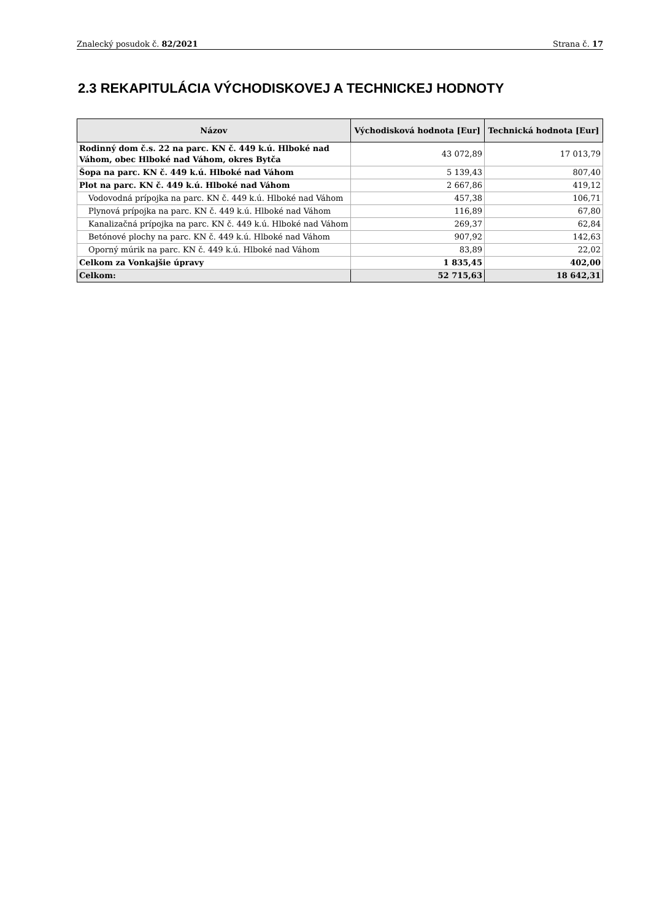Znalecký posudok č. 82/2021 Strana č. 17
2.3 REKAPITULÁCIA VÝCHODISKOVEJ A TECHNICKEJ HODNOTY
| Názov | Východisková hodnota [Eur] | Technická hodnota [Eur] |
| --- | --- | --- |
| Rodinný dom č.s. 22 na parc. KN č. 449 k.ú. Hlboké nad Váhom, obec Hlboké nad Váhom, okres Bytča | 43 072,89 | 17 013,79 |
| Šopa na parc. KN č. 449 k.ú. Hlboké nad Váhom | 5 139,43 | 807,40 |
| Plot na parc. KN č. 449 k.ú. Hlboké nad Váhom | 2 667,86 | 419,12 |
| Vodovodná prípojka na parc. KN č. 449 k.ú. Hlboké nad Váhom | 457,38 | 106,71 |
| Plynová prípojka na parc. KN č. 449 k.ú. Hlboké nad Váhom | 116,89 | 67,80 |
| Kanalizačná prípojka na parc. KN č. 449 k.ú. Hlboké nad Váhom | 269,37 | 62,84 |
| Betónové plochy na parc. KN č. 449 k.ú. Hlboké nad Váhom | 907,92 | 142,63 |
| Oporný múrik na parc. KN č. 449 k.ú. Hlboké nad Váhom | 83,89 | 22,02 |
| Celkom za Vonkajšie úpravy | 1 835,45 | 402,00 |
| Celkom: | 52 715,63 | 18 642,31 |